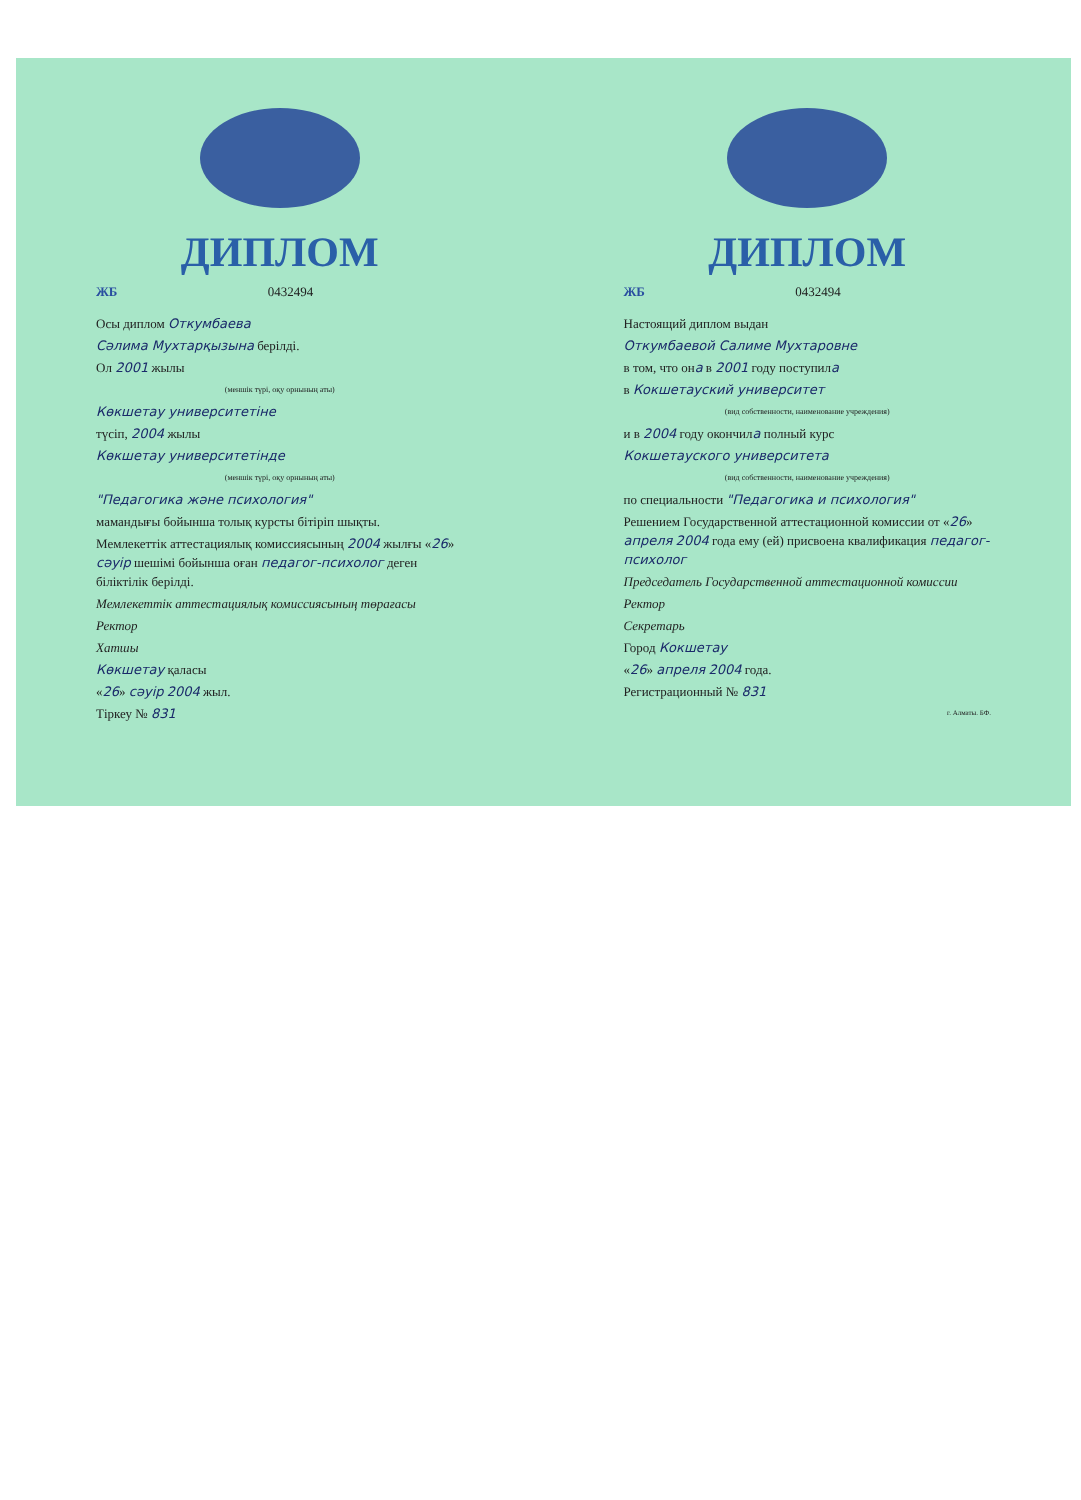ДИПЛОМ
ЖБ 0432494
Осы диплом Откумбаева
Сәлима Мухтарқызына берілді.
Ол 2001 жылы
(меншік түрі, оқу орнының аты)
Көкшетау университетіне
түсіп, 2004 жылы
Көкшетау университетінде
(меншік түрі, оқу орнының аты)
"Педагогика және психология"
мамандығы бойынша толық курсты бітіріп шықты.
Мемлекеттік аттестациялық комиссиясының 2004 жылғы «26» сәуір шешімі бойынша оған педагог-психолог деген біліктілік берілді.
Мемлекеттік аттестациялық комиссиясының төрағасы
Ректор
Хатшы
Көкшетау қаласы
«26» сәуір 2004 жыл.
Тіркеу № 831
ДИПЛОМ
ЖБ 0432494
Настоящий диплом выдан
Откумбаевой Салиме Мухтаровне
в том, что она в 2001 году поступила
в Кокшетауский университет
(вид собственности, наименование учреждения)
и в 2004 году окончила полный курс
Кокшетауского университета
(вид собственности, наименование учреждения)
по специальности "Педагогика и психология"
Решением Государственной аттестационной комиссии от «26» апреля 2004 года ему (ей) присвоена квалификация педагог-психолог
Председатель Государственной аттестационной комиссии
Ректор
Секретарь
Город Кокшетау
«26» апреля 2004 года.
Регистрационный № 831
г. Алматы. БФ.